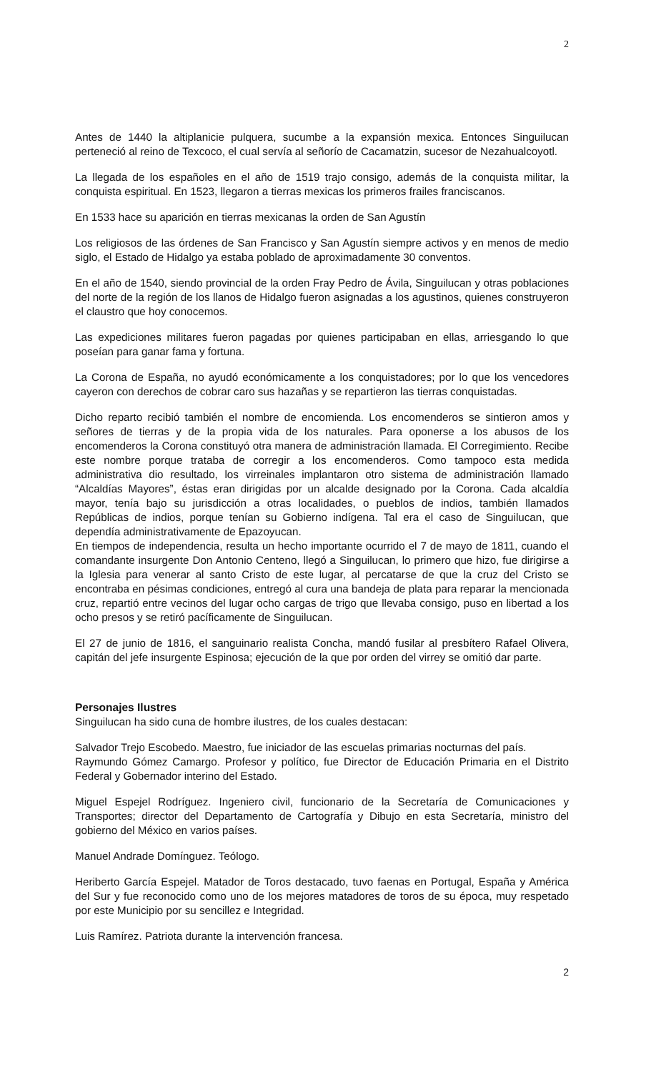2
Antes de 1440 la altiplanicie pulquera, sucumbe a la expansión mexica. Entonces Singuilucan perteneció al reino de Texcoco, el cual servía al señorío de Cacamatzin, sucesor de Nezahualcoyotl.
La llegada de los españoles en el año de 1519 trajo consigo, además de la conquista militar, la conquista espiritual. En 1523, llegaron a tierras mexicas los primeros frailes franciscanos.
En 1533 hace su aparición en tierras mexicanas la orden de San Agustín
Los religiosos de las órdenes de San Francisco y San Agustín siempre activos y en menos de medio siglo, el Estado de Hidalgo ya estaba poblado de aproximadamente 30 conventos.
En el año de 1540, siendo provincial de la orden Fray Pedro de Ávila, Singuilucan y otras poblaciones del norte de la región de los llanos de Hidalgo fueron asignadas a los agustinos, quienes construyeron el claustro que hoy conocemos.
Las expediciones militares fueron pagadas por quienes participaban en ellas, arriesgando lo que poseían para ganar fama y fortuna.
La Corona de España, no ayudó económicamente a los conquistadores; por lo que los vencedores cayeron con derechos de cobrar caro sus hazañas y se repartieron las tierras conquistadas.
Dicho reparto recibió también el nombre de encomienda. Los encomenderos se sintieron amos y señores de tierras y de la propia vida de los naturales. Para oponerse a los abusos de los encomenderos la Corona constituyó otra manera de administración llamada. El Corregimiento. Recibe este nombre porque trataba de corregir a los encomenderos. Como tampoco esta medida administrativa dio resultado, los virreinales implantaron otro sistema de administración llamado “Alcaldías Mayores”, éstas eran dirigidas por un alcalde designado por la Corona. Cada alcaldía mayor, tenía bajo su jurisdicción a otras localidades, o pueblos de indios, también llamados Repúblicas de indios, porque tenían su Gobierno indígena. Tal era el caso de Singuilucan, que dependía administrativamente de Epazoyucan.
En tiempos de independencia, resulta un hecho importante ocurrido el 7 de mayo de 1811, cuando el comandante insurgente Don Antonio Centeno, llegó a Singuilucan, lo primero que hizo, fue dirigirse a la Iglesia para venerar al santo Cristo de este lugar, al percatarse de que la cruz del Cristo se encontraba en pésimas condiciones, entregó al cura una bandeja de plata para reparar la mencionada cruz, repartió entre vecinos del lugar ocho cargas de trigo que llevaba consigo, puso en libertad a los ocho presos y se retiró pacíficamente de Singuilucan.
El 27 de junio de 1816, el sanguinario realista Concha, mandó fusilar al presbítero Rafael Olivera, capitán del jefe insurgente Espinosa; ejecución de la que por orden del virrey se omitió dar parte.
Personajes Ilustres
Singuilucan ha sido cuna de hombre ilustres, de los cuales destacan:
Salvador Trejo Escobedo. Maestro, fue iniciador de las escuelas primarias nocturnas del país.
Raymundo Gómez Camargo. Profesor y político, fue Director de Educación Primaria en el Distrito Federal y Gobernador interino del Estado.
Miguel Espejel Rodríguez. Ingeniero civil, funcionario de la Secretaría de Comunicaciones y Transportes; director del Departamento de Cartografía y Dibujo en esta Secretaría, ministro del gobierno del México en varios países.
Manuel Andrade Domínguez. Teólogo.
Heriberto García Espejel. Matador de Toros destacado, tuvo faenas en Portugal, España y América del Sur y fue reconocido como uno de los mejores matadores de toros de su época, muy respetado por este Municipio por su sencillez e Integridad.
Luis Ramírez. Patriota durante la intervención francesa.
2